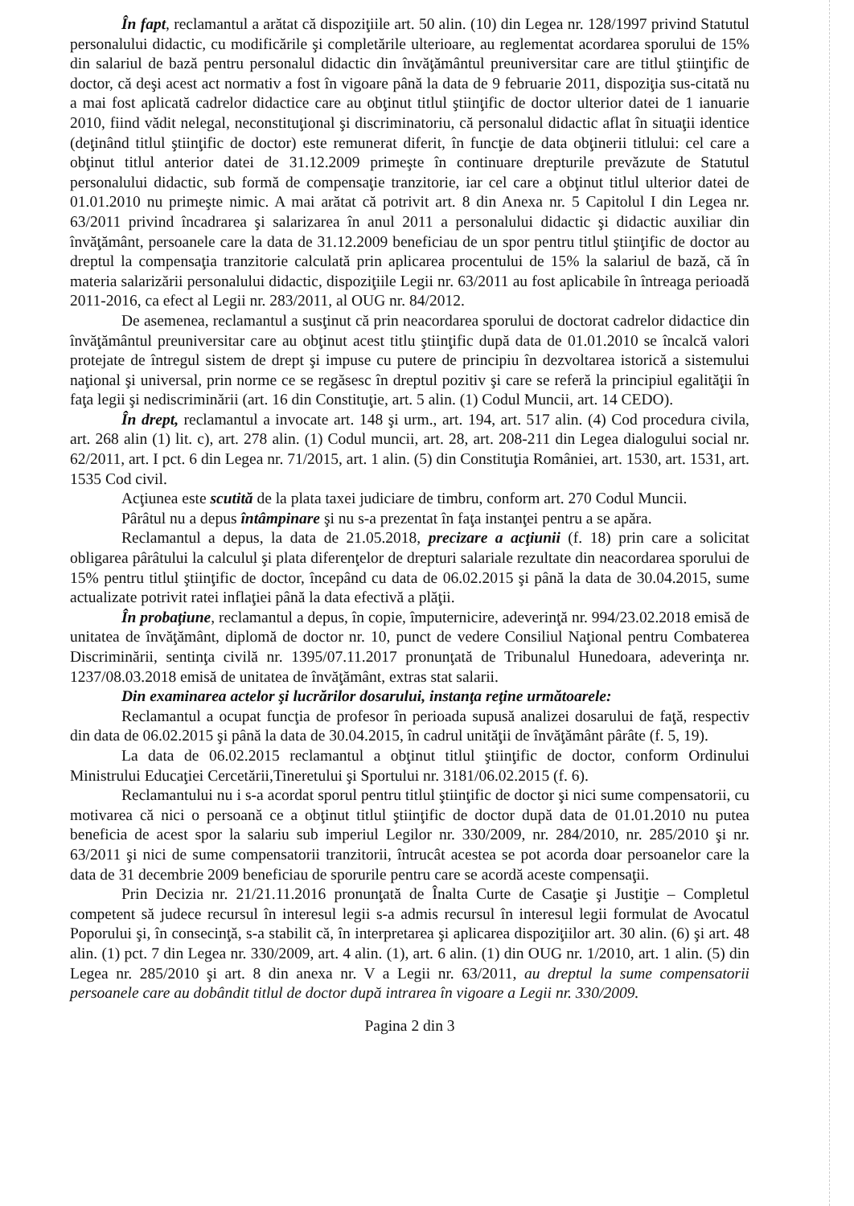În fapt, reclamantul a arătat că dispoziţiile art. 50 alin. (10) din Legea nr. 128/1997 privind Statutul personalului didactic, cu modificările şi completările ulterioare, au reglementat acordarea sporului de 15% din salariul de bază pentru personalul didactic din învăţământul preuniversitar care are titlul ştiinţific de doctor, că deşi acest act normativ a fost în vigoare până la data de 9 februarie 2011, dispoziţia sus-citată nu a mai fost aplicată cadrelor didactice care au obţinut titlul ştiinţific de doctor ulterior datei de 1 ianuarie 2010, fiind vădit nelegal, neconstituţional şi discriminatoriu, că personalul didactic aflat în situaţii identice (deţinând titlul ştiinţific de doctor) este remunerat diferit, în funcţie de data obţinerii titlului: cel care a obţinut titlul anterior datei de 31.12.2009 primeşte în continuare drepturile prevăzute de Statutul personalului didactic, sub formă de compensaţie tranzitorie, iar cel care a obţinut titlul ulterior datei de 01.01.2010 nu primeşte nimic. A mai arătat că potrivit art. 8 din Anexa nr. 5 Capitolul I din Legea nr. 63/2011 privind încadrarea şi salarizarea în anul 2011 a personalului didactic şi didactic auxiliar din învăţământ, persoanele care la data de 31.12.2009 beneficiau de un spor pentru titlul ştiinţific de doctor au dreptul la compensaţia tranzitorie calculată prin aplicarea procentului de 15% la salariul de bază, că în materia salarizării personalului didactic, dispoziţiile Legii nr. 63/2011 au fost aplicabile în întreaga perioadă 2011-2016, ca efect al Legii nr. 283/2011, al OUG nr. 84/2012.
De asemenea, reclamantul a susţinut că prin neacordarea sporului de doctorat cadrelor didactice din învăţământul preuniversitar care au obţinut acest titlu ştiinţific după data de 01.01.2010 se încalcă valori protejate de întregul sistem de drept şi impuse cu putere de principiu în dezvoltarea istorică a sistemului naţional şi universal, prin norme ce se regăsesc în dreptul pozitiv şi care se referă la principiul egalităţii în faţa legii şi nediscriminării (art. 16 din Constituţie, art. 5 alin. (1) Codul Muncii, art. 14 CEDO).
În drept, reclamantul a invocate art. 148 şi urm., art. 194, art. 517 alin. (4) Cod procedura civila, art. 268 alin (1) lit. c), art. 278 alin. (1) Codul muncii, art. 28, art. 208-211 din Legea dialogului social nr. 62/2011, art. I pct. 6 din Legea nr. 71/2015, art. 1 alin. (5) din Constituţia României, art. 1530, art. 1531, art. 1535 Cod civil.
Acţiunea este scutită de la plata taxei judiciare de timbru, conform art. 270 Codul Muncii.
Pârâtul nu a depus întâmpinare şi nu s-a prezentat în faţa instanţei pentru a se apăra.
Reclamantul a depus, la data de 21.05.2018, precizare a acţiunii (f. 18) prin care a solicitat obligarea pârâtului la calculul şi plata diferenţelor de drepturi salariale rezultate din neacordarea sporului de 15% pentru titlul ştiinţific de doctor, începând cu data de 06.02.2015 şi până la data de 30.04.2015, sume actualizate potrivit ratei inflaţiei până la data efectivă a plăţii.
În probaţiune, reclamantul a depus, în copie, împuternicire, adeverinţă nr. 994/23.02.2018 emisă de unitatea de învăţământ, diplomă de doctor nr. 10, punct de vedere Consiliul Naţional pentru Combaterea Discriminării, sentinţa civilă nr. 1395/07.11.2017 pronunţată de Tribunalul Hunedoara, adeverinţa nr. 1237/08.03.2018 emisă de unitatea de învăţământ, extras stat salarii.
Din examinarea actelor şi lucrărilor dosarului, instanţa reţine următoarele:
Reclamantul a ocupat funcţia de profesor în perioada supusă analizei dosarului de faţă, respectiv din data de 06.02.2015 şi până la data de 30.04.2015, în cadrul unităţii de învăţământ pârâte (f. 5, 19).
La data de 06.02.2015 reclamantul a obţinut titlul ştiinţific de doctor, conform Ordinului Ministrului Educaţiei Cercetării,Tineretului şi Sportului nr. 3181/06.02.2015 (f. 6).
Reclamantului nu i s-a acordat sporul pentru titlul ştiinţific de doctor şi nici sume compensatorii, cu motivarea că nici o persoană ce a obţinut titlul ştiinţific de doctor după data de 01.01.2010 nu putea beneficia de acest spor la salariu sub imperiul Legilor nr. 330/2009, nr. 284/2010, nr. 285/2010 şi nr. 63/2011 şi nici de sume compensatorii tranzitorii, întrucât acestea se pot acorda doar persoanelor care la data de 31 decembrie 2009 beneficiau de sporurile pentru care se acordă aceste compensaţii.
Prin Decizia nr. 21/21.11.2016 pronunţată de Înalta Curte de Casaţie şi Justiţie – Completul competent să judece recursul în interesul legii s-a admis recursul în interesul legii formulat de Avocatul Poporului şi, în consecinţă, s-a stabilit că, în interpretarea şi aplicarea dispoziţiilor art. 30 alin. (6) şi art. 48 alin. (1) pct. 7 din Legea nr. 330/2009, art. 4 alin. (1), art. 6 alin. (1) din OUG nr. 1/2010, art. 1 alin. (5) din Legea nr. 285/2010 şi art. 8 din anexa nr. V a Legii nr. 63/2011, au dreptul la sume compensatorii persoanele care au dobândit titlul de doctor după intrarea în vigoare a Legii nr. 330/2009.
Pagina 2 din 3